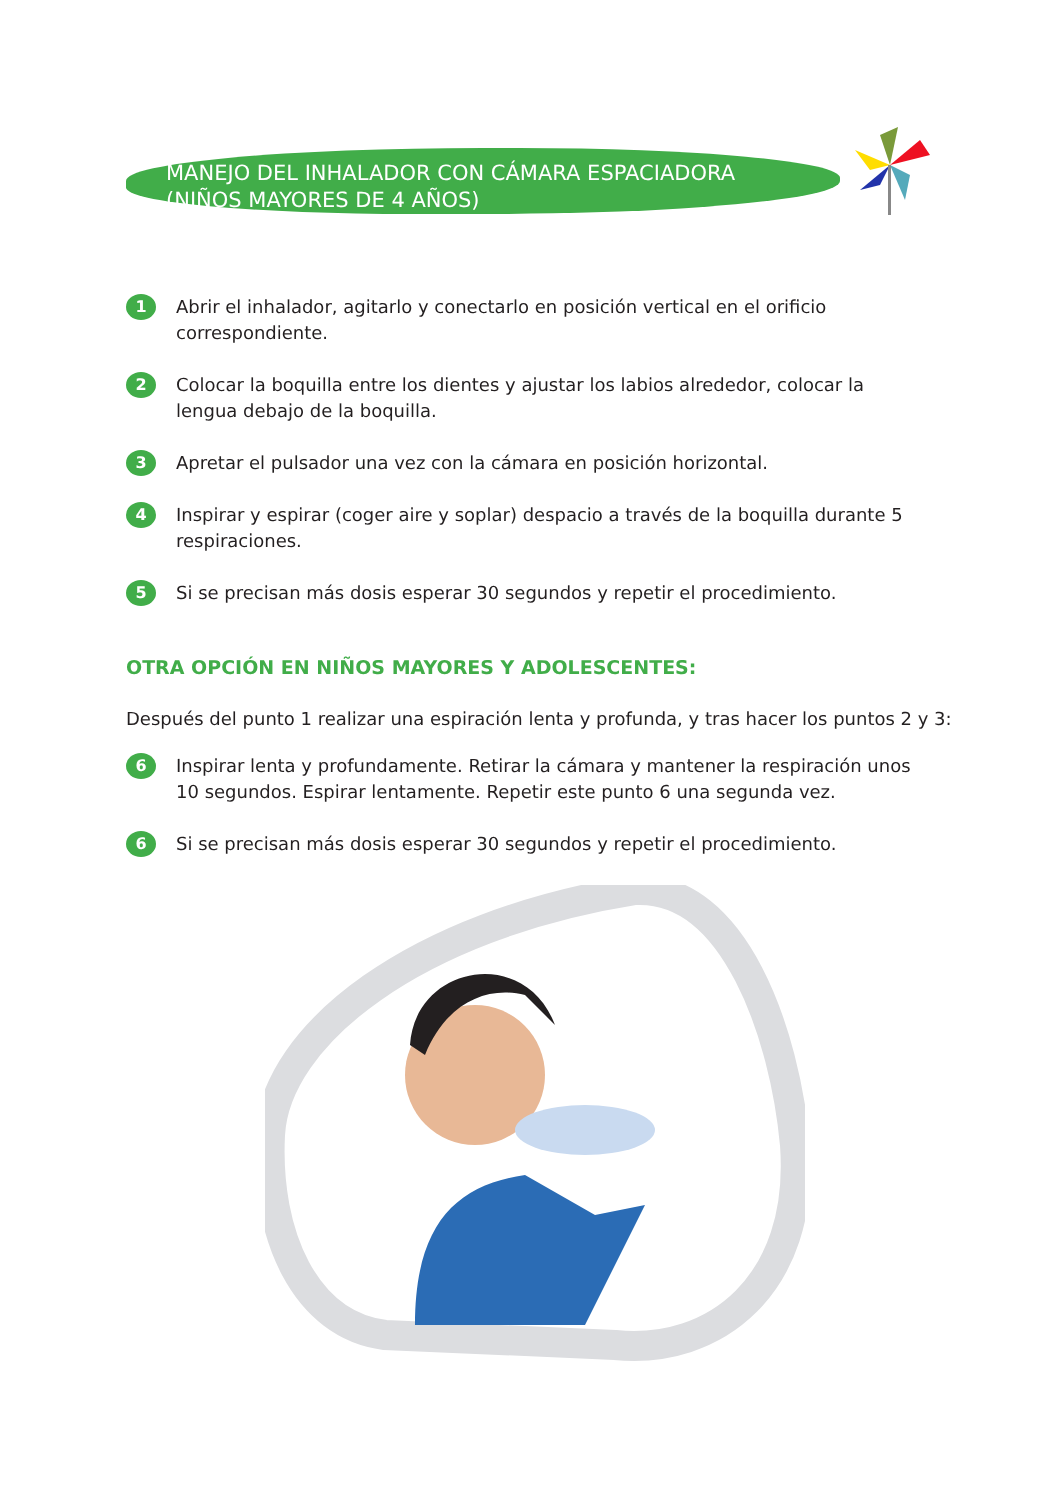MANEJO DEL INHALADOR CON CÁMARA ESPACIADORA
(NIÑOS MAYORES DE 4 AÑOS)
1 Abrir el inhalador, agitarlo y conectarlo en posición vertical en el orificio correspondiente.
2 Colocar la boquilla entre los dientes y ajustar los labios alrededor, colocar la lengua debajo de la boquilla.
3 Apretar el pulsador una vez con la cámara en posición horizontal.
4 Inspirar y espirar (coger aire y soplar) despacio a través de la boquilla durante 5 respiraciones.
5 Si se precisan más dosis esperar 30 segundos y repetir el procedimiento.
OTRA OPCIÓN EN NIÑOS MAYORES Y ADOLESCENTES:
Después del punto 1 realizar una espiración lenta y profunda, y tras hacer los puntos 2 y 3:
6 Inspirar lenta y profundamente. Retirar la cámara y mantener la respiración unos 10 segundos. Espirar lentamente. Repetir este punto 6 una segunda vez.
6 Si se precisan más dosis esperar 30 segundos y repetir el procedimiento.